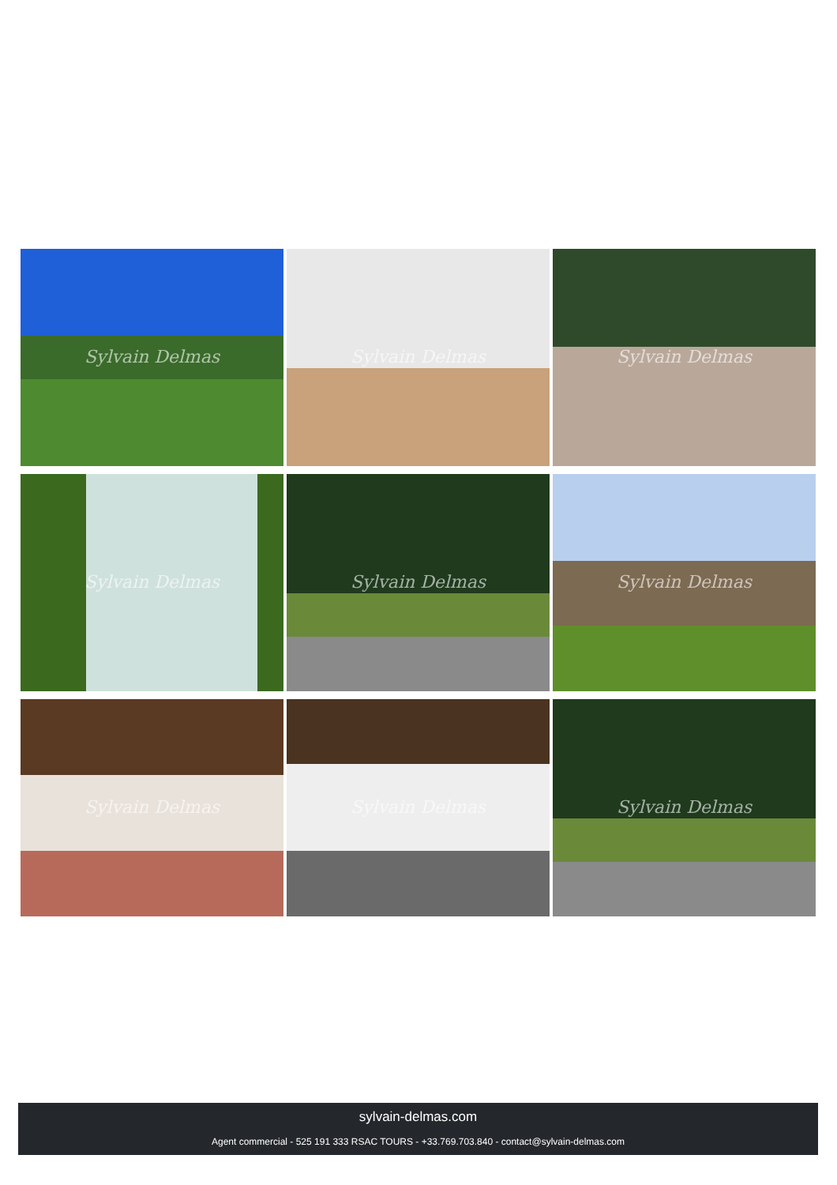Sylvain Delmas
Sylvain Delmas
Sylvain Delmas
Sylvain Delmas
Sylvain Delmas
Sylvain Delmas
Sylvain Delmas
Sylvain Delmas
Sylvain Delmas
sylvain-delmas.com
Agent commercial - 525 191 333 RSAC TOURS - +33.769.703.840 - contact@sylvain-delmas.com